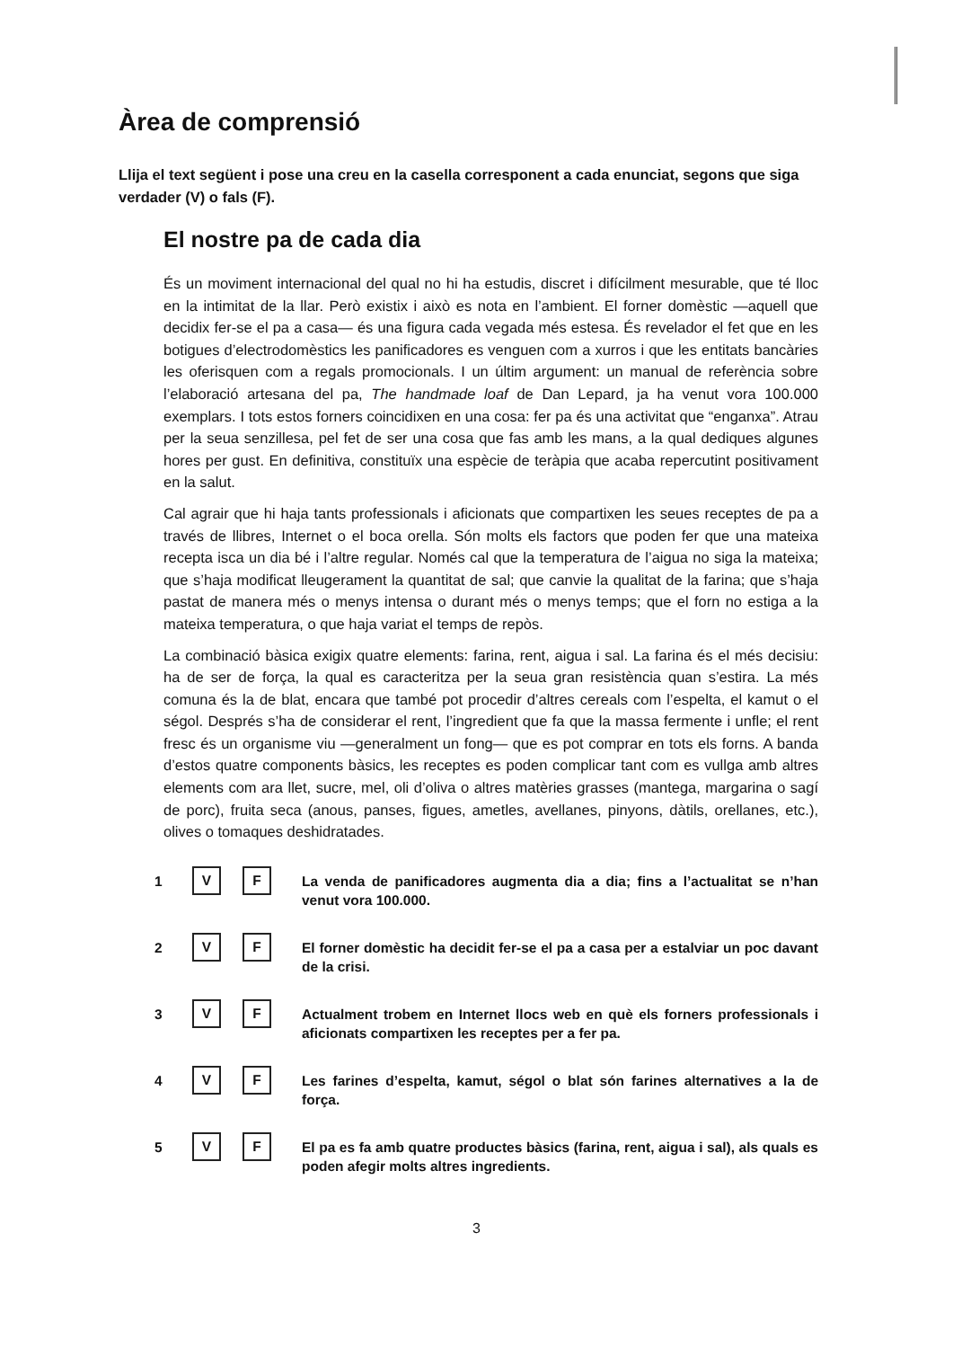Àrea de comprensió
Llija el text següent i pose una creu en la casella corresponent a cada enunciat, segons que siga verdader (V) o fals (F).
El nostre pa de cada dia
És un moviment internacional del qual no hi ha estudis, discret i difícilment mesurable, que té lloc en la intimitat de la llar. Però existix i això es nota en l’ambient. El forner domèstic —aquell que decidix fer-se el pa a casa— és una figura cada vegada més estesa. És revelador el fet que en les botigues d’electrodomèstics les panificadores es venguen com a xurros i que les entitats bancàries les oferisquen com a regals promocionals. I un últim argument: un manual de referència sobre l’elaboració artesana del pa, The handmade loaf de Dan Lepard, ja ha venut vora 100.000 exemplars. I tots estos forners coincidixen en una cosa: fer pa és una activitat que “enganxa”. Atrau per la seua senzillesa, pel fet de ser una cosa que fas amb les mans, a la qual dediques algunes hores per gust. En definitiva, constituïx una espècie de teràpia que acaba repercutint positivament en la salut.
Cal agrair que hi haja tants professionals i aficionats que compartixen les seues receptes de pa a través de llibres, Internet o el boca orella. Són molts els factors que poden fer que una mateixa recepta isca un dia bé i l’altre regular. Només cal que la temperatura de l’aigua no siga la mateixa; que s’haja modificat lleugerament la quantitat de sal; que canvie la qualitat de la farina; que s’haja pastat de manera més o menys intensa o durant més o menys temps; que el forn no estiga a la mateixa temperatura, o que haja variat el temps de repòs.
La combinació bàsica exigix quatre elements: farina, rent, aigua i sal. La farina és el més decisiu: ha de ser de força, la qual es caracteritza per la seua gran resistència quan s’estira. La més comuna és la de blat, encara que també pot procedir d’altres cereals com l’espelta, el kamut o el ségol. Després s’ha de considerar el rent, l’ingredient que fa que la massa fermente i unfle; el rent fresc és un organisme viu —generalment un fong— que es pot comprar en tots els forns. A banda d’estos quatre components bàsics, les receptes es poden complicar tant com es vullga amb altres elements com ara llet, sucre, mel, oli d’oliva o altres matèries grasses (mantega, margarina o sagí de porc), fruita seca (anous, panses, figues, ametles, avellanes, pinyons, dàtils, orellanes, etc.), olives o tomaques deshidratades.
1
V F
La venda de panificadores augmenta dia a dia; fins a l’actualitat se n’han venut vora 100.000.
2
V F
El forner domèstic ha decidit fer-se el pa a casa per a estalviar un poc davant de la crisi.
3
V F
Actualment trobem en Internet llocs web en què els forners professionals i aficionats compartixen les receptes per a fer pa.
4
V F
Les farines d’espelta, kamut, ségol o blat són farines alternatives a la de força.
5
V F
El pa es fa amb quatre productes bàsics (farina, rent, aigua i sal), als quals es poden afegir molts altres ingredients.
3